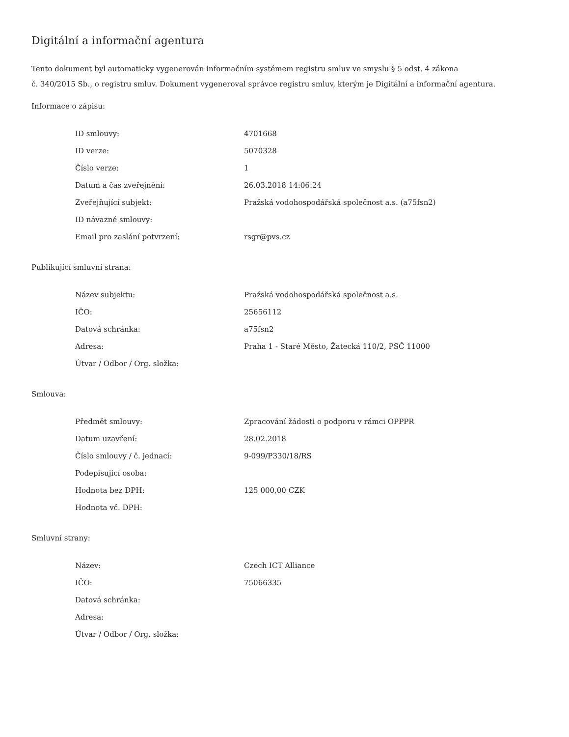Digitální a informační agentura
Tento dokument byl automaticky vygenerován informačním systémem registru smluv ve smyslu § 5 odst. 4 zákona
č. 340/2015 Sb., o registru smluv. Dokument vygeneroval správce registru smluv, kterým je Digitální a informační agentura.
Informace o zápisu:
| ID smlouvy: | 4701668 |
| ID verze: | 5070328 |
| Číslo verze: | 1 |
| Datum a čas zveřejnění: | 26.03.2018 14:06:24 |
| Zveřejňující subjekt: | Pražská vodohospodářská společnost a.s. (a75fsn2) |
| ID návazné smlouvy: | |
| Email pro zaslání potvrzení: | rsgr@pvs.cz |
Publikující smluvní strana:
| Název subjektu: | Pražská vodohospodářská společnost a.s. |
| IČO: | 25656112 |
| Datová schránka: | a75fsn2 |
| Adresa: | Praha 1 - Staré Město, Žatecká 110/2, PSČ 11000 |
| Útvar / Odbor / Org. složka: | |
Smlouva:
| Předmět smlouvy: | Zpracování žádosti o podporu v rámci OPPPR |
| Datum uzavření: | 28.02.2018 |
| Číslo smlouvy / č. jednací: | 9-099/P330/18/RS |
| Podepisující osoba: | |
| Hodnota bez DPH: | 125 000,00 CZK |
| Hodnota vč. DPH: | |
Smluvní strany:
| Název: | Czech ICT Alliance |
| IČO: | 75066335 |
| Datová schránka: | |
| Adresa: | |
| Útvar / Odbor / Org. složka: | |